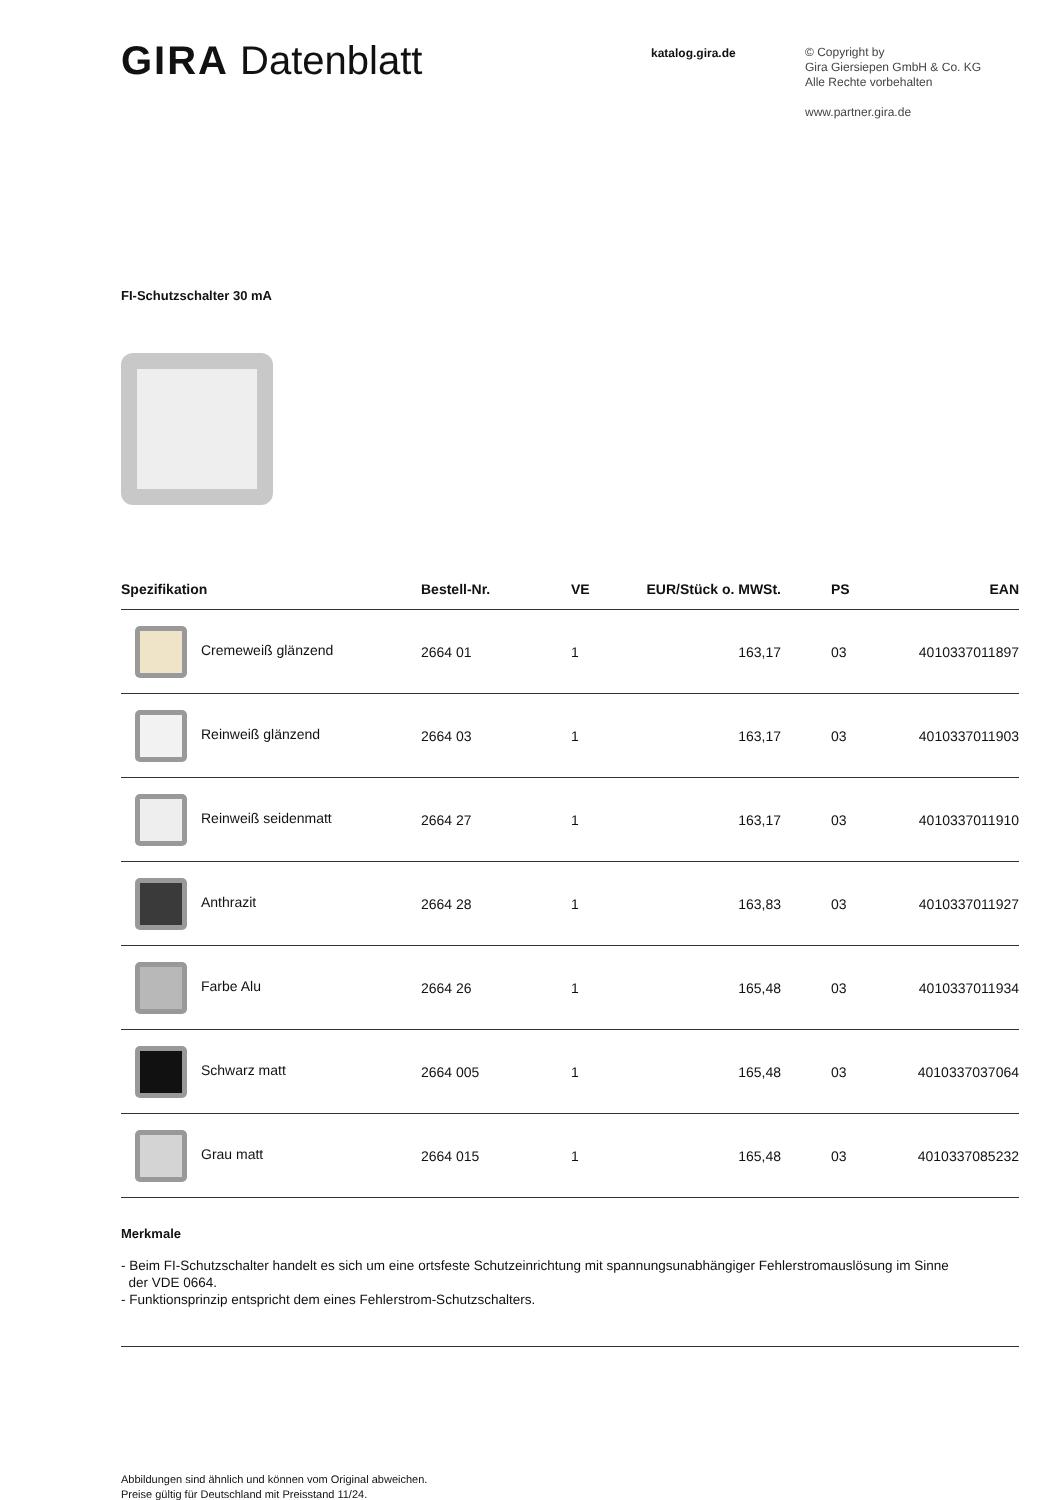GIRA Datenblatt
katalog.gira.de
© Copyright by
Gira Giersiepen GmbH & Co. KG
Alle Rechte vorbehalten
www.partner.gira.de
FI-Schutzschalter 30 mA
| Spezifikation | Bestell-Nr. | VE | EUR/Stück o. MWSt. | PS | EAN |
| --- | --- | --- | --- | --- | --- |
| Cremeweiß glänzend | 2664 01 | 1 | 163,17 | 03 | 4010337011897 |
| Reinweiß glänzend | 2664 03 | 1 | 163,17 | 03 | 4010337011903 |
| Reinweiß seidenmatt | 2664 27 | 1 | 163,17 | 03 | 4010337011910 |
| Anthrazit | 2664 28 | 1 | 163,83 | 03 | 4010337011927 |
| Farbe Alu | 2664 26 | 1 | 165,48 | 03 | 4010337011934 |
| Schwarz matt | 2664 005 | 1 | 165,48 | 03 | 4010337037064 |
| Grau matt | 2664 015 | 1 | 165,48 | 03 | 4010337085232 |
Merkmale
- Beim FI-Schutzschalter handelt es sich um eine ortsfeste Schutzeinrichtung mit spannungsunabhängiger Fehlerstromauslösung im Sinne
der VDE 0664.
- Funktionsprinzip entspricht dem eines Fehlerstrom-Schutzschalters.
Abbildungen sind ähnlich und können vom Original abweichen.
Preise gültig für Deutschland mit Preisstand 11/24.